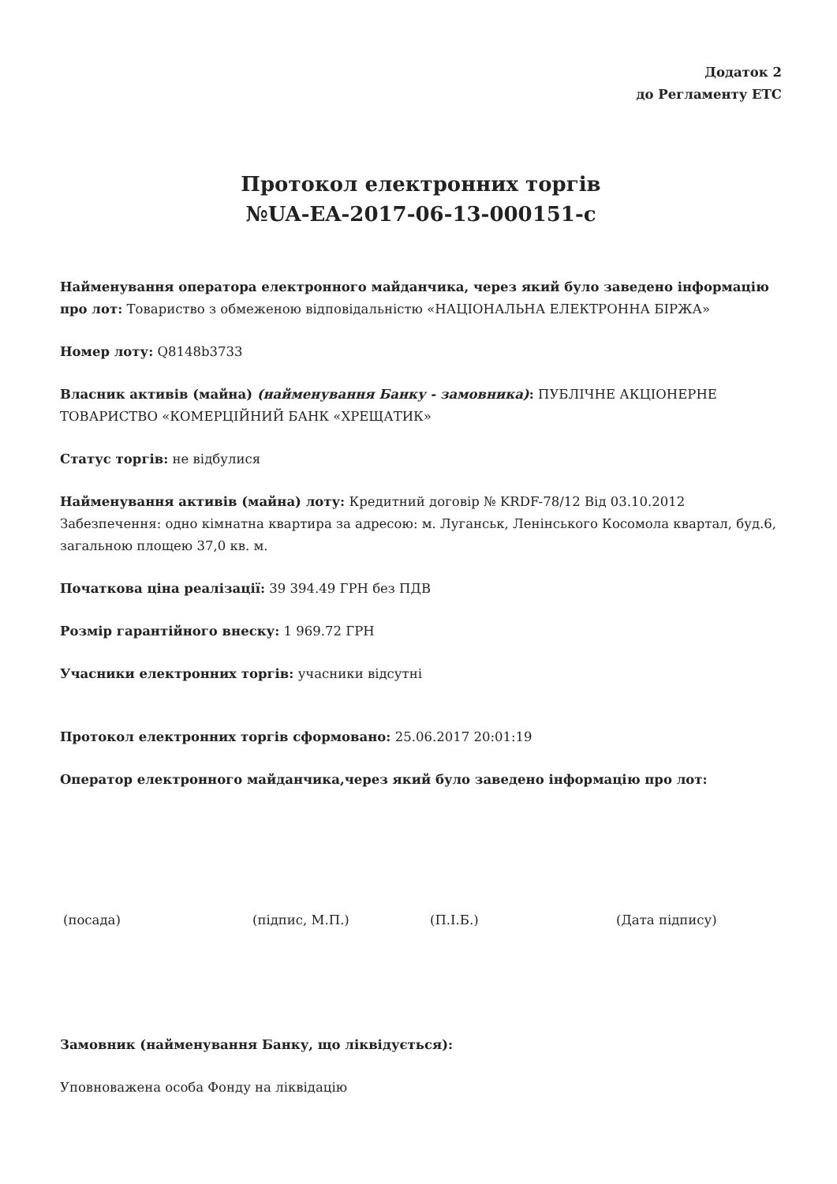Додаток 2
до Регламенту ЕТС
Протокол електронних торгів
№UA-EA-2017-06-13-000151-c
Найменування оператора електронного майданчика, через який було заведено інформацію про лот: Товариство з обмеженою відповідальністю «НАЦІОНАЛЬНА ЕЛЕКТРОННА БІРЖА»
Номер лоту: Q8148b3733
Власник активів (майна) (найменування Банку - замовника): ПУБЛІЧНЕ АКЦІОНЕРНЕ ТОВАРИСТВО «КОМЕРЦІЙНИЙ БАНК «ХРЕЩАТИК»
Статус торгів: не відбулися
Найменування активів (майна) лоту: Кредитний договір № KRDF-78/12 Від 03.10.2012 Забезпечення: одно кімнатна квартира за адресою: м. Луганськ, Ленінського Косомола квартал, буд.6, загальною площею 37,0 кв. м.
Початкова ціна реалізації: 39 394.49 ГРН без ПДВ
Розмір гарантійного внеску: 1 969.72 ГРН
Учасники електронних торгів: учасники відсутні
Протокол електронних торгів сформовано: 25.06.2017 20:01:19
Оператор електронного майданчика,через який було заведено інформацію про лот:
(посада) (підпис, М.П.) (П.І.Б.) (Дата підпису)
Замовник (найменування Банку, що ліквідується):
Уповноважена особа Фонду на ліквідацію